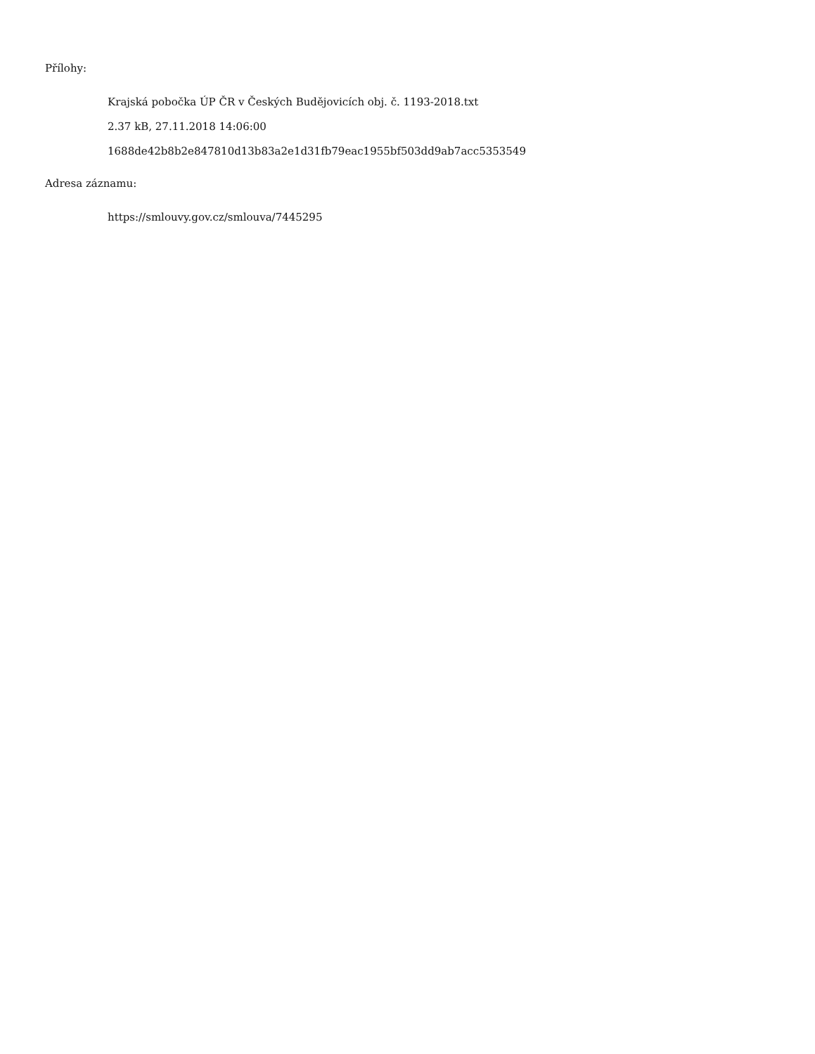Přílohy:
Krajská pobočka ÚP ČR v Českých Budějovicích obj. č. 1193-2018.txt
2.37 kB, 27.11.2018 14:06:00
1688de42b8b2e847810d13b83a2e1d31fb79eac1955bf503dd9ab7acc5353549
Adresa záznamu:
https://smlouvy.gov.cz/smlouva/7445295